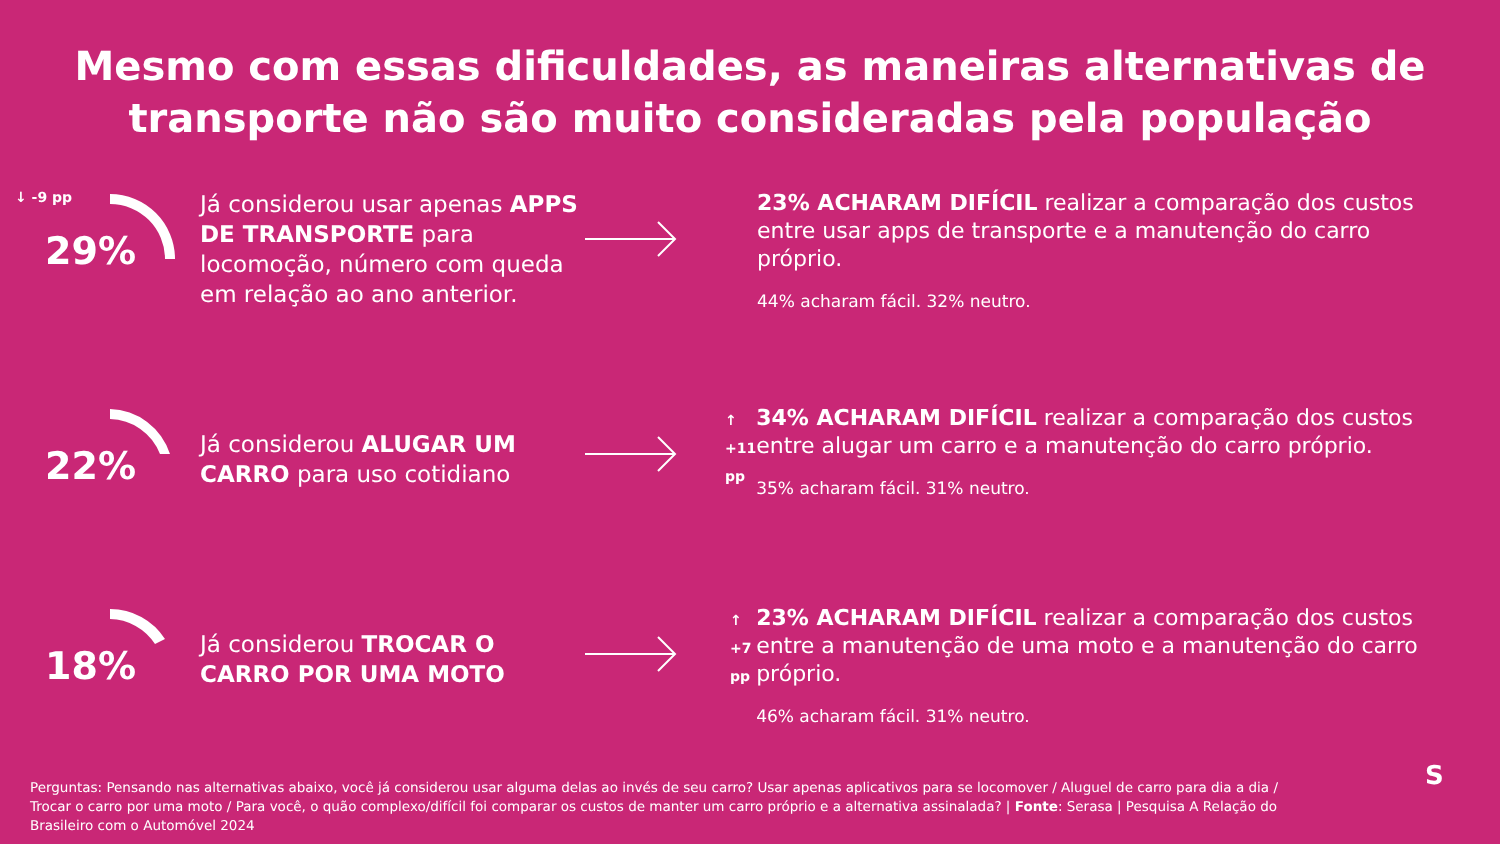Mesmo com essas dificuldades, as maneiras alternativas de
transporte não são muito consideradas pela população
↓ -9 pp
29%
Já considerou usar apenas APPS DE TRANSPORTE para locomoção, número com queda em relação ao ano anterior.
23% ACHARAM DIFÍCIL realizar a comparação dos custos entre usar apps de transporte e a manutenção do carro próprio.
44% acharam fácil. 32% neutro.
22%
Já considerou ALUGAR UM CARRO para uso cotidiano
↑ +11 pp
34% ACHARAM DIFÍCIL realizar a comparação dos custos entre alugar um carro e a manutenção do carro próprio.
35% acharam fácil. 31% neutro.
18%
Já considerou TROCAR O CARRO POR UMA MOTO
↑ +7 pp
23% ACHARAM DIFÍCIL realizar a comparação dos custos entre a manutenção de uma moto e a manutenção do carro próprio.
46% acharam fácil. 31% neutro.
Perguntas: Pensando nas alternativas abaixo, você já considerou usar alguma delas ao invés de seu carro? Usar apenas aplicativos para se locomover / Aluguel de carro para dia a dia / Trocar o carro por uma moto / Para você, o quão complexo/difícil foi comparar os custos de manter um carro próprio e a alternativa assinalada? | Fonte: Serasa | Pesquisa A Relação do Brasileiro com o Automóvel 2024
S